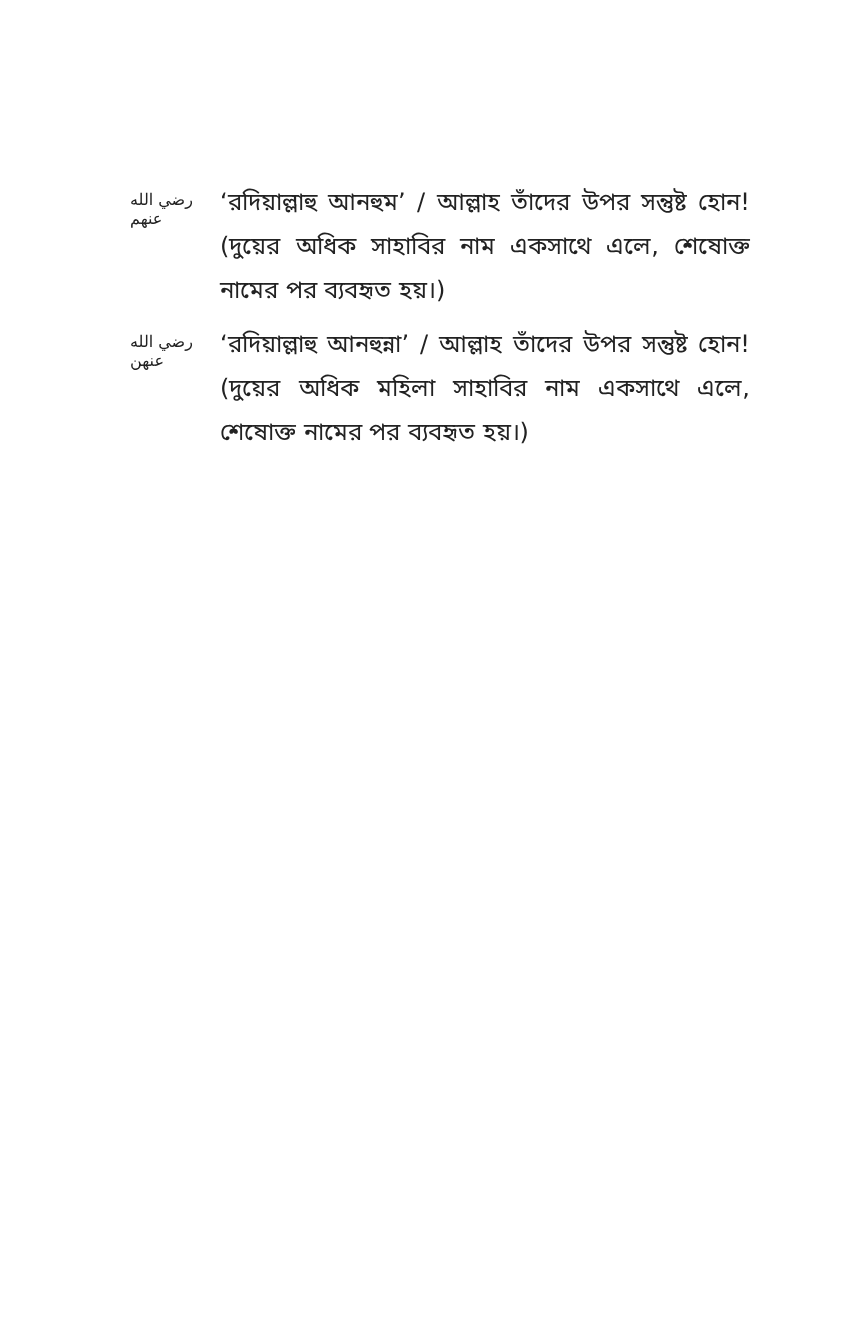رضي الله عنهم
‘রদিয়াল্লাহু আনহুম’ / আল্লাহ তাঁদের উপর সন্তুষ্ট হোন! (দুয়ের অধিক সাহাবির নাম একসাথে এলে, শেষোক্ত নামের পর ব্যবহৃত হয়।)
رضي الله عنهن
‘রদিয়াল্লাহু আনহুন্না’ / আল্লাহ তাঁদের উপর সন্তুষ্ট হোন! (দুয়ের অধিক মহিলা সাহাবির নাম একসাথে এলে, শেষোক্ত নামের পর ব্যবহৃত হয়।)